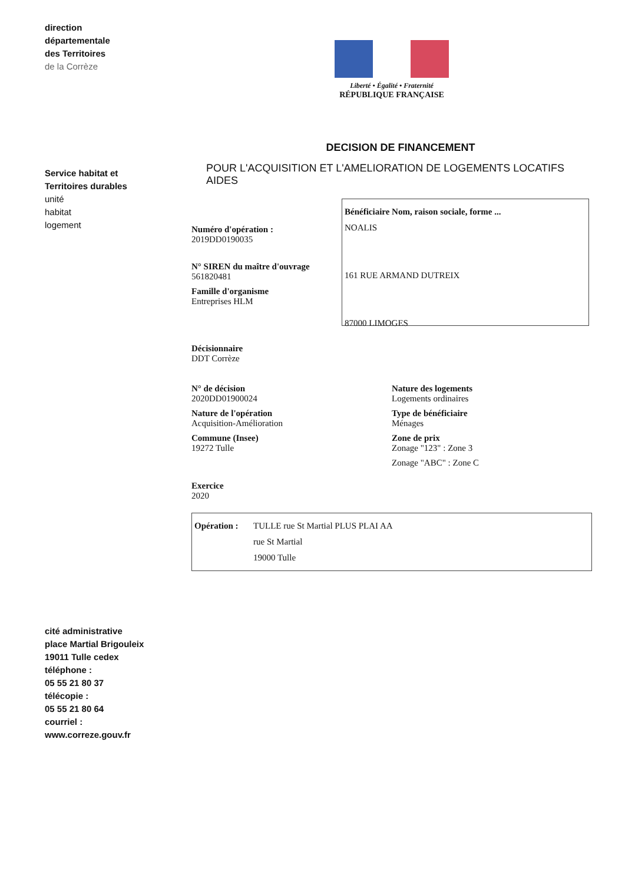direction
départementale
des Territoires
de la Corrèze
Liberté • Égalité • Fraternité
RÉPUBLIQUE FRANÇAISE
Service habitat et Territoires durables
unité
habitat
logement
DECISION DE FINANCEMENT
POUR L'ACQUISITION ET L'AMELIORATION DE LOGEMENTS LOCATIFS AIDES
Numéro d'opération :
2019DD0190035
N° SIREN du maître d'ouvrage
561820481
Famille d'organisme
Entreprises HLM
Bénéficiaire Nom, raison sociale, forme ...
NOALIS
161 RUE ARMAND DUTREIX
87000 LIMOGES
Décisionnaire
DDT Corrèze
N° de décision
2020DD01900024
Nature de l'opération
Acquisition-Amélioration
Commune (Insee)
19272 Tulle
Nature des logements
Logements ordinaires
Type de bénéficiaire
Ménages
Zone de prix
Zonage "123" : Zone 3
Zonage "ABC" : Zone C
Exercice
2020
Opération : TULLE rue St Martial PLUS PLAI AA
rue St Martial
19000 Tulle
cité administrative
place Martial Brigouleix
19011 Tulle cedex
téléphone :
05 55 21 80 37
télécopie :
05 55 21 80 64
courriel :
www.correze.gouv.fr